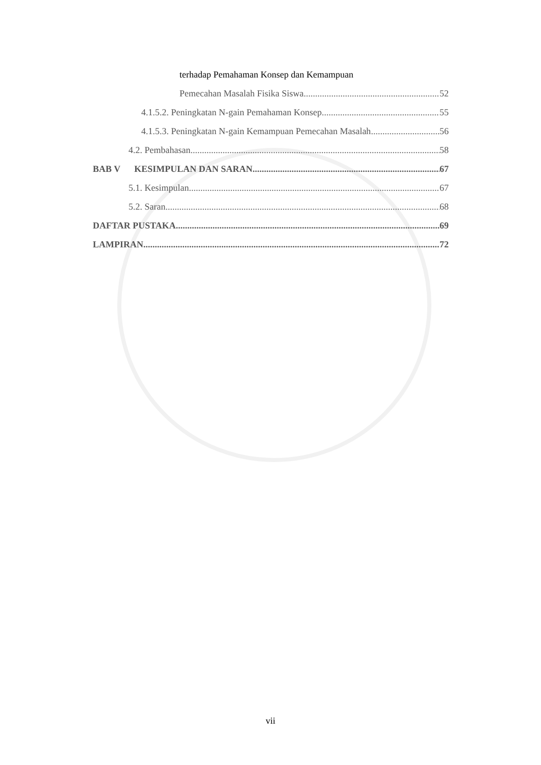terhadap Pemahaman Konsep dan Kemampuan
Pemecahan Masalah Fisika Siswa 52
4.1.5.2. Peningkatan N-gain Pemahaman Konsep 55
4.1.5.3. Peningkatan N-gain Kemampuan Pemecahan Masalah 56
4.2. Pembahasan 58
BAB V KESIMPULAN DAN SARAN 67
5.1. Kesimpulan 67
5.2. Saran 68
DAFTAR PUSTAKA 69
LAMPIRAN 72
vii